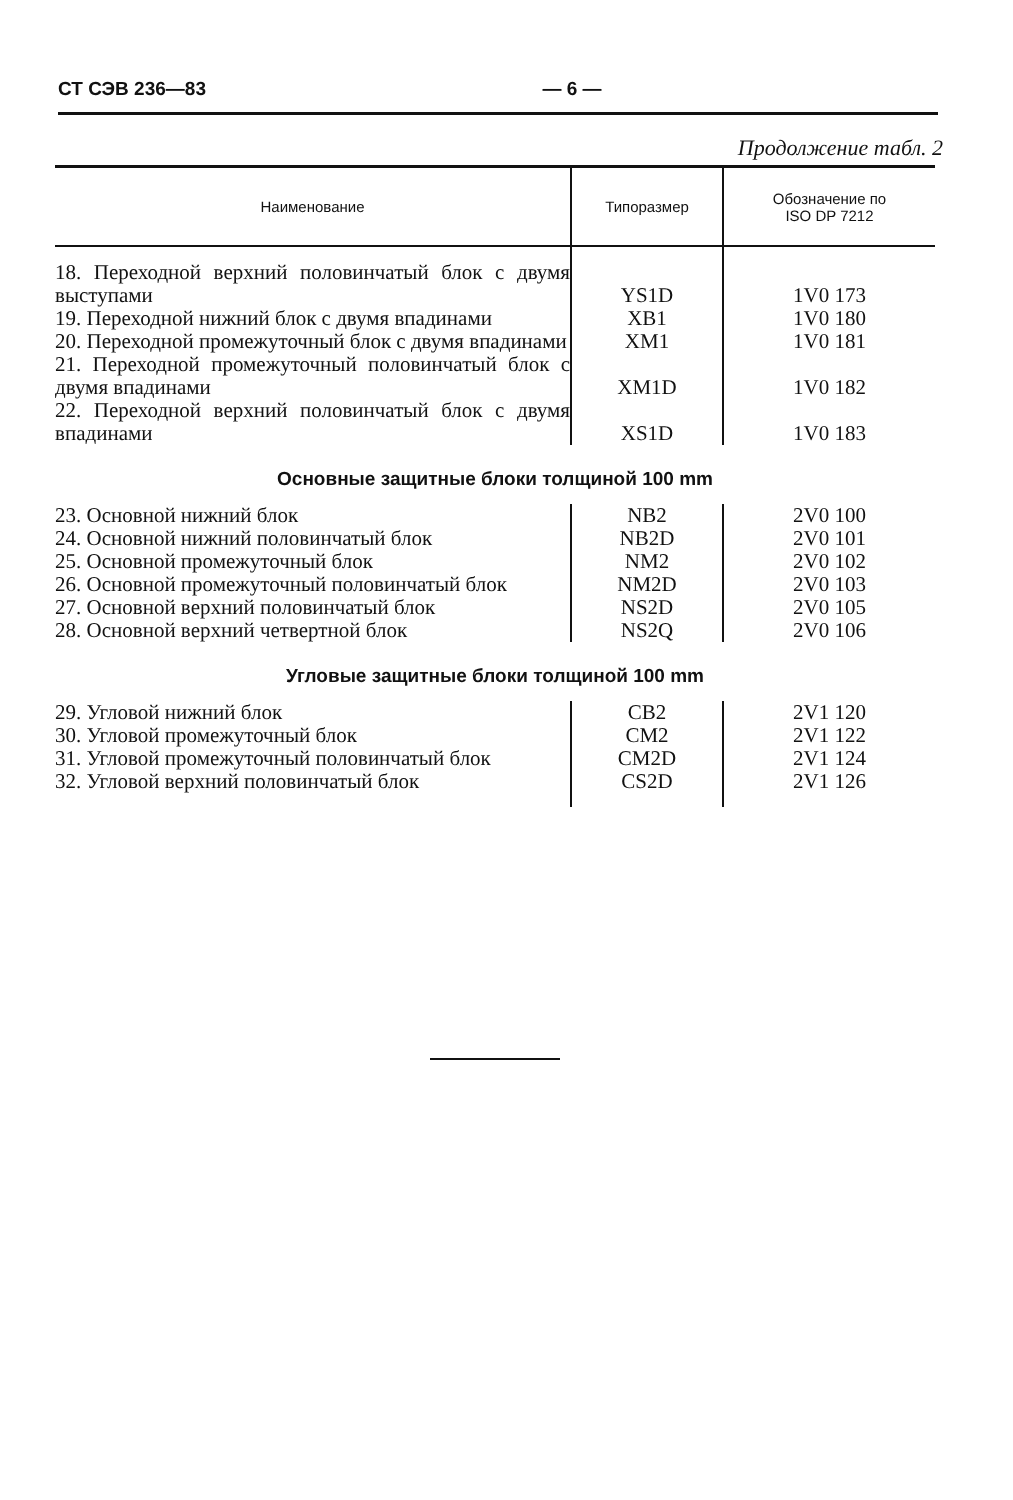СТ СЭВ 236—83 — 6 —
Продолжение табл. 2
| Наименование | Типоразмер | Обозначение по ISO DP 7212 |
| --- | --- | --- |
| 18. Переходной верхний половинчатый блок с двумя выступами | YS1D | 1V0 173 |
| 19. Переходной нижний блок с двумя впадинами | XB1 | 1V0 180 |
| 20. Переходной промежуточный блок с двумя впадинами | XM1 | 1V0 181 |
| 21. Переходной промежуточный половинчатый блок с двумя впадинами | XM1D | 1V0 182 |
| 22. Переходной верхний половинчатый блок с двумя впадинами | XS1D | 1V0 183 |
| Основные защитные блоки толщиной 100 mm | | |
| 23. Основной нижний блок | NB2 | 2V0 100 |
| 24. Основной нижний половинчатый блок | NB2D | 2V0 101 |
| 25. Основной промежуточный блок | NM2 | 2V0 102 |
| 26. Основной промежуточный половинчатый блок | NM2D | 2V0 103 |
| 27. Основной верхний половинчатый блок | NS2D | 2V0 105 |
| 28. Основной верхний четвертной блок | NS2Q | 2V0 106 |
| Угловые защитные блоки толщиной 100 mm | | |
| 29. Угловой нижний блок | CB2 | 2V1 120 |
| 30. Угловой промежуточный блок | CM2 | 2V1 122 |
| 31. Угловой промежуточный половинчатый блок | CM2D | 2V1 124 |
| 32. Угловой верхний половинчатый блок | CS2D | 2V1 126 |